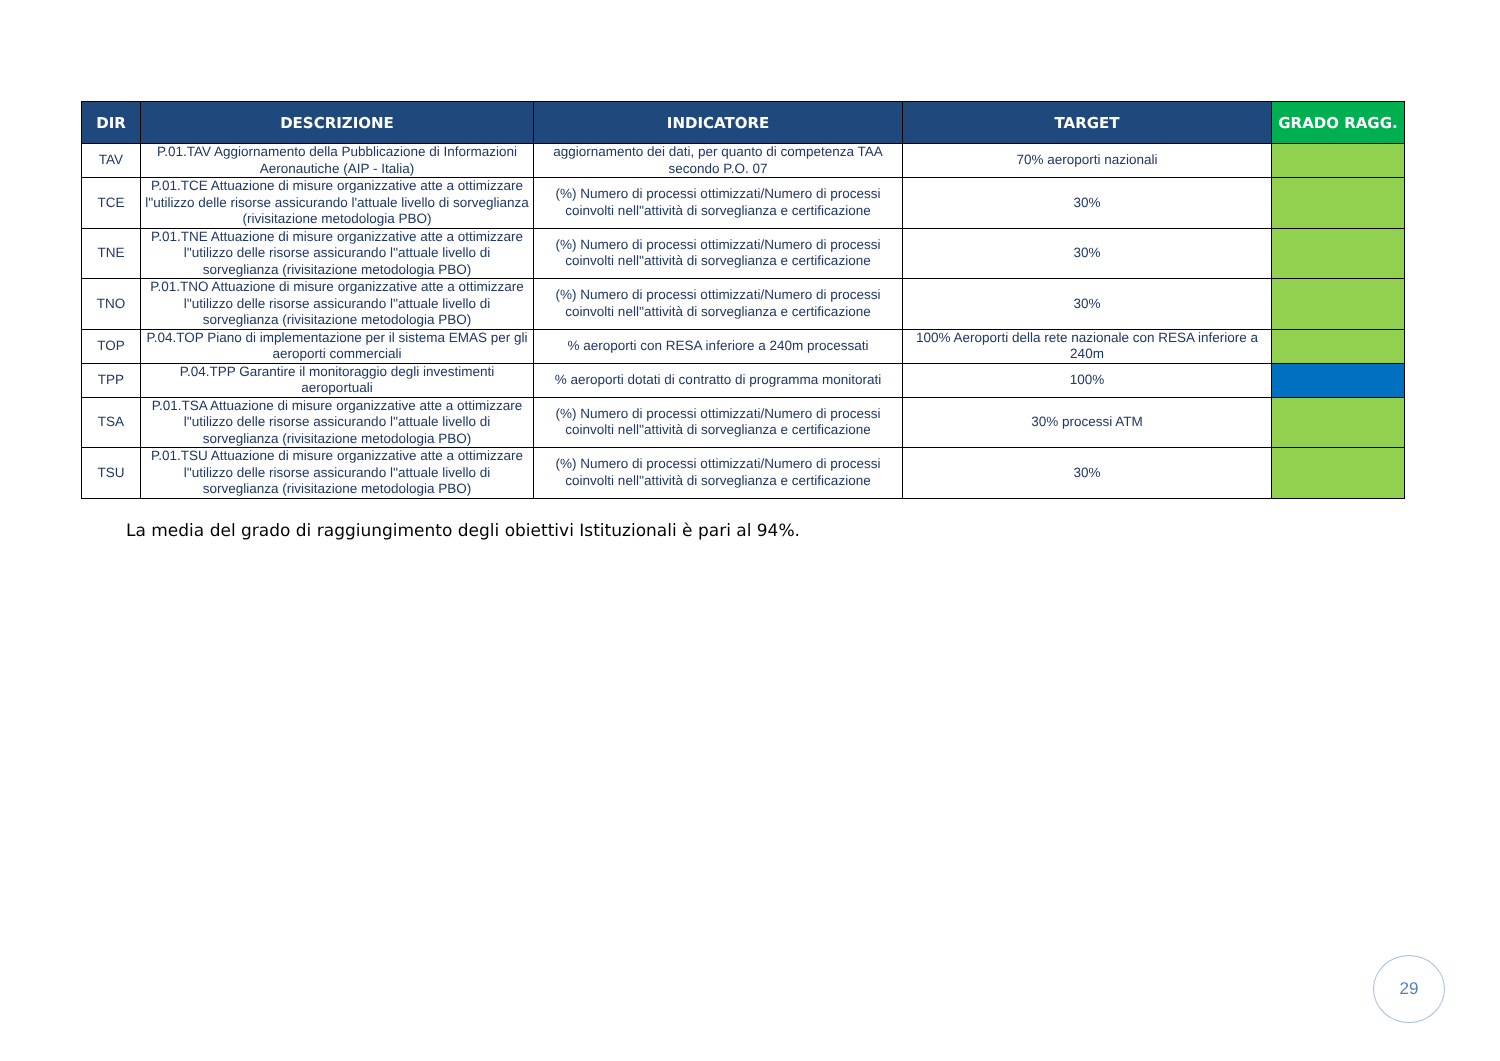| DIR | DESCRIZIONE | INDICATORE | TARGET | GRADO RAGG. |
| --- | --- | --- | --- | --- |
| TAV | P.01.TAV Aggiornamento della Pubblicazione di Informazioni Aeronautiche (AIP - Italia) | aggiornamento dei dati, per quanto di competenza TAA secondo P.O. 07 | 70% aeroporti nazionali | |
| TCE | P.01.TCE Attuazione di misure organizzative atte a ottimizzare l''utilizzo delle risorse assicurando l'attuale livello di sorveglianza (rivisitazione metodologia PBO) | (%) Numero di processi ottimizzati/Numero di processi coinvolti nell''attività di sorveglianza e certificazione | 30% | |
| TNE | P.01.TNE Attuazione di misure organizzative atte a ottimizzare l''utilizzo delle risorse assicurando l''attuale livello di sorveglianza (rivisitazione metodologia PBO) | (%) Numero di processi ottimizzati/Numero di processi coinvolti nell''attività di sorveglianza e certificazione | 30% | |
| TNO | P.01.TNO Attuazione di misure organizzative atte a ottimizzare l''utilizzo delle risorse assicurando l''attuale livello di sorveglianza (rivisitazione metodologia PBO) | (%) Numero di processi ottimizzati/Numero di processi coinvolti nell''attività di sorveglianza e certificazione | 30% | |
| TOP | P.04.TOP Piano di implementazione per il sistema EMAS per gli aeroporti commerciali | % aeroporti con RESA inferiore a 240m processati | 100% Aeroporti della rete nazionale con RESA inferiore a 240m | |
| TPP | P.04.TPP Garantire il monitoraggio degli investimenti aeroportuali | % aeroporti dotati di contratto di programma monitorati | 100% | |
| TSA | P.01.TSA Attuazione di misure organizzative atte a ottimizzare l''utilizzo delle risorse assicurando l''attuale livello di sorveglianza (rivisitazione metodologia PBO) | (%) Numero di processi ottimizzati/Numero di processi coinvolti nell''attività di sorveglianza e certificazione | 30% processi ATM | |
| TSU | P.01.TSU Attuazione di misure organizzative atte a ottimizzare l''utilizzo delle risorse assicurando l''attuale livello di sorveglianza (rivisitazione metodologia PBO) | (%) Numero di processi ottimizzati/Numero di processi coinvolti nell''attività di sorveglianza e certificazione | 30% | |
La media del grado di raggiungimento degli obiettivi Istituzionali è pari al 94%.
29